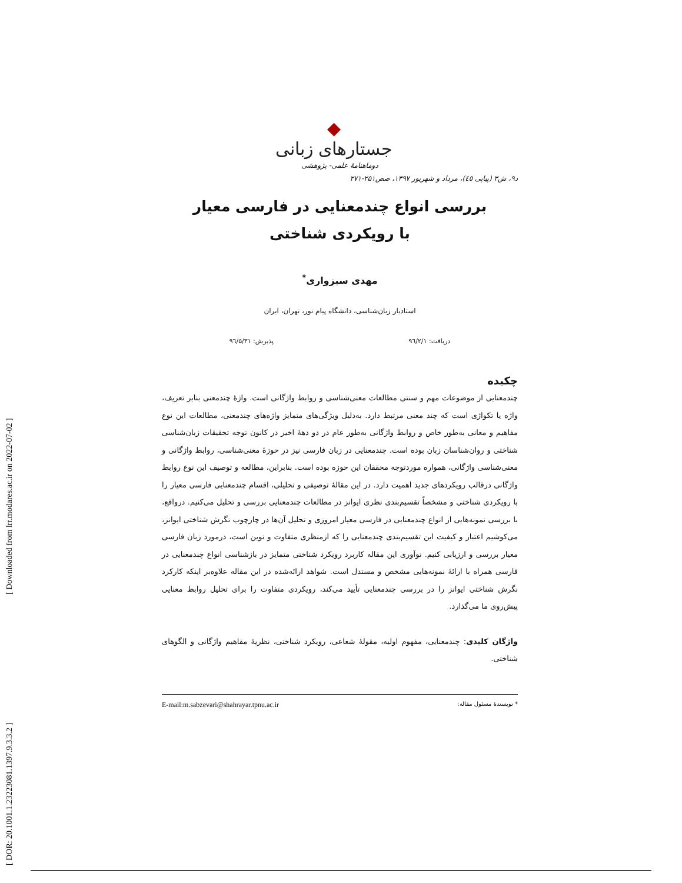[ Downloaded from lrr.modares.ac.ir on 2022-07-02 ]
[ DOR: 20.1001.1.23223081.1397.9.3.3.2 ]
◆
جستارهای زبانی
دوماهنامهٔ علمی- پژوهشی
د۹، ش۳ (پیاپی ٤٥)، مرداد و شهریور ۱۳۹۷، صص۲۵۱-۲۷۱
بررسی انواع چندمعنایی در فارسی معیار
با رویکردی شناختی
مهدی سبزواری<sup>*</sup>
استادیار زبان‌شناسی، دانشگاه پیام نور، تهران، ایران
دریافت: ۹٦/۲/۱ پذیرش: ۹٦/۵/۳۱
چکیده
چندمعنایی از موضوعات مهم و سنتی مطالعات معنی‌شناسی و روابط واژگانی است. واژهٔ چندمعنی بنابر تعریف، واژه یا تکواژی است که چند معنی مرتبط دارد. به‌دلیل ویژگی‌های متمایز واژه‌های چندمعنی، مطالعات این نوع مفاهیم و معانی به‌طور خاص و روابط واژگانی به‌طور عام در دو دهۀ اخیر در کانون توجه تحقیقات زبان‌شناسی شناختی و روان‌شناسان زبان بوده است. چندمعنایی در زبان فارسی نیز در حوزۀ معنی‌شناسی، روابط واژگانی و معنی‌شناسی واژگانی، همواره موردتوجه محققان این حوزه بوده است. بنابراین، مطالعه و توصیف این نوع روابط واژگانی درقالب رویکردهای جدید اهمیت دارد. در این مقالۀ توصیفی و تحلیلی، اقسام چندمعنایی فارسی معیار را با رویکردی شناختی و مشخصاً تقسیم‌بندی نظری ایوانز در مطالعات چندمعنایی بررسی و تحلیل می‌کنیم. درواقع، با بررسی نمونه‌هایی از انواع چندمعنایی در فارسی معیار امروزی و تحلیل آن‌ها در چارچوب نگرش شناختی ایوانز، می‌کوشیم اعتبار و کیفیت این تقسیم‌بندی چندمعنایی را که ازمنظری متفاوت و نوین است، درمورد زبان فارسی معیار بررسی و ارزیابی کنیم. نوآوری این مقاله کاربرد رویکرد شناختی متمایز در بازشناسی انواع چندمعنایی در فارسی همراه با ارائۀ نمونه‌هایی مشخص و مستدل است. شواهد ارائه‌شده در این مقاله علاوه‌بر اینکه کارکرد نگرش شناختی ایوانز را در بررسی چندمعنایی تأیید می‌کند، رویکردی متفاوت را برای تحلیل روابط معنایی پیش‌روی ما می‌گذارد.
واژگان کلیدی: چندمعنایی، مفهوم اولیه، مقولۀ شعاعی، رویکرد شناختی، نظریۀ مفاهیم واژگانی و الگوهای شناختی.
* نویسندهٔ مسئول مقاله: E-mail:m.sabzevari@shahrayar.tpnu.ac.ir